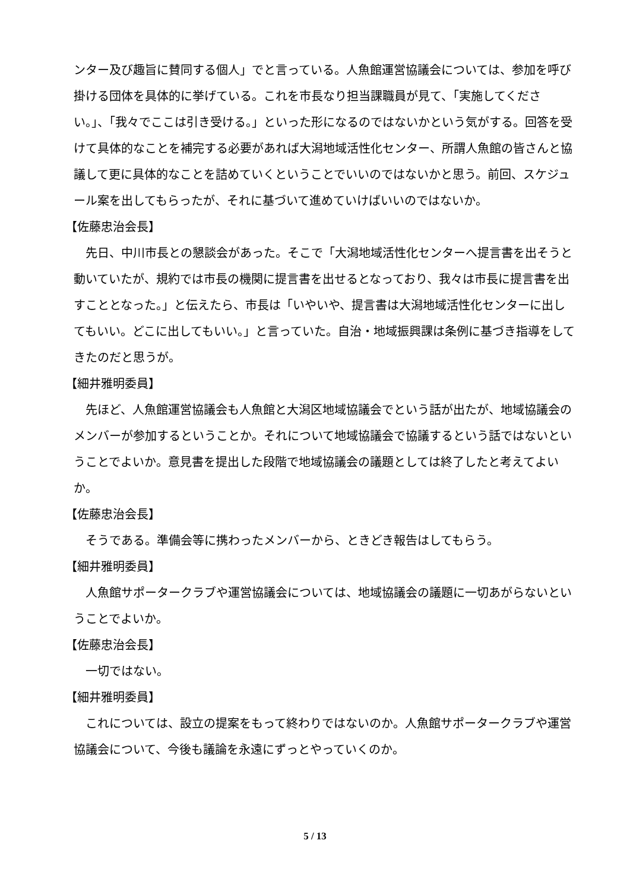ンター及び趣旨に賛同する個人」でと言っている。人魚館運営協議会については、参加を呼び掛ける団体を具体的に挙げている。これを市長なり担当課職員が見て、「実施してください。」、「我々でここは引き受ける。」といった形になるのではないかという気がする。回答を受けて具体的なことを補完する必要があれば大潟地域活性化センター、所謂人魚館の皆さんと協議して更に具体的なことを詰めていくということでいいのではないかと思う。前回、スケジュール案を出してもらったが、それに基づいて進めていけばいいのではないか。
【佐藤忠治会長】
先日、中川市長との懇談会があった。そこで「大潟地域活性化センターへ提言書を出そうと動いていたが、規約では市長の機関に提言書を出せるとなっており、我々は市長に提言書を出すこととなった。」と伝えたら、市長は「いやいや、提言書は大潟地域活性化センターに出してもいい。どこに出してもいい。」と言っていた。自治・地域振興課は条例に基づき指導をしてきたのだと思うが。
【細井雅明委員】
先ほど、人魚館運営協議会も人魚館と大潟区地域協議会でという話が出たが、地域協議会のメンバーが参加するということか。それについて地域協議会で協議するという話ではないということでよいか。意見書を提出した段階で地域協議会の議題としては終了したと考えてよいか。
【佐藤忠治会長】
そうである。準備会等に携わったメンバーから、ときどき報告はしてもらう。
【細井雅明委員】
人魚館サポータークラブや運営協議会については、地域協議会の議題に一切あがらないということでよいか。
【佐藤忠治会長】
一切ではない。
【細井雅明委員】
これについては、設立の提案をもって終わりではないのか。人魚館サポータークラブや運営協議会について、今後も議論を永遠にずっとやっていくのか。
5 / 13